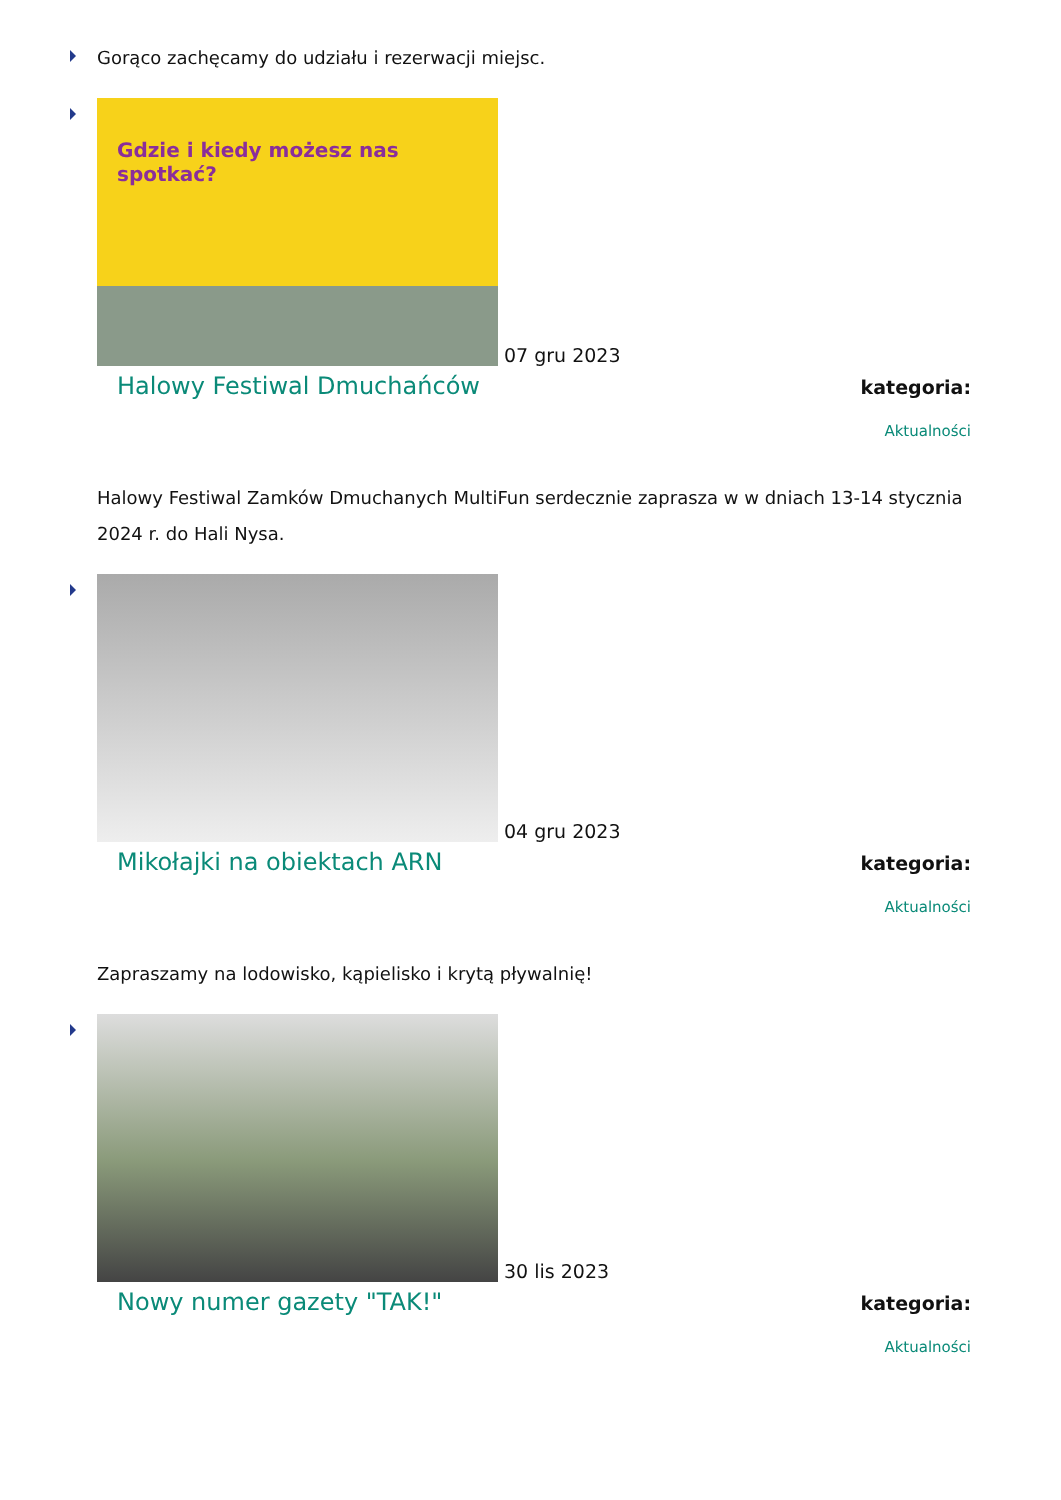Gorąco zachęcamy do udziału i rezerwacji miejsc.
Gdzie i kiedy możesz nas spotkać?
07 gru 2023
Halowy Festiwal Dmuchańców
kategoria:
Aktualności
Halowy Festiwal Zamków Dmuchanych MultiFun serdecznie zaprasza w w dniach 13-14 stycznia 2024 r. do Hali Nysa.
04 gru 2023
Mikołajki na obiektach ARN
kategoria:
Aktualności
Zapraszamy na lodowisko, kąpielisko i krytą pływalnię!
30 lis 2023
Nowy numer gazety "TAK!"
kategoria:
Aktualności